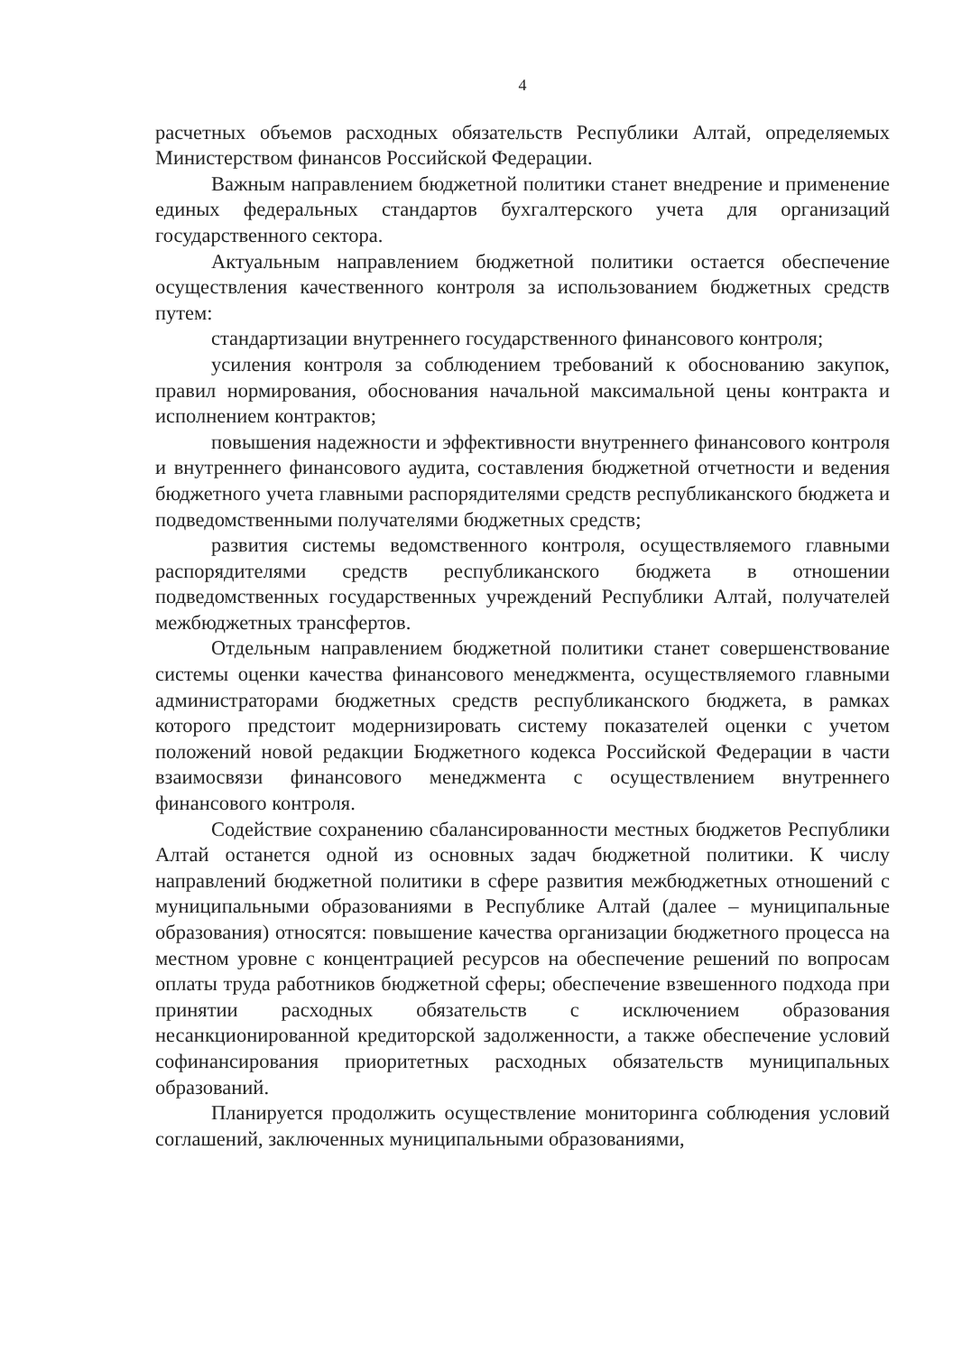4
расчетных объемов расходных обязательств Республики Алтай, определяемых Министерством финансов Российской Федерации.
Важным направлением бюджетной политики станет внедрение и применение единых федеральных стандартов бухгалтерского учета для организаций государственного сектора.
Актуальным направлением бюджетной политики остается обеспечение осуществления качественного контроля за использованием бюджетных средств путем:
стандартизации внутреннего государственного финансового контроля;
усиления контроля за соблюдением требований к обоснованию закупок, правил нормирования, обоснования начальной максимальной цены контракта и исполнением контрактов;
повышения надежности и эффективности внутреннего финансового контроля и внутреннего финансового аудита, составления бюджетной отчетности и ведения бюджетного учета главными распорядителями средств республиканского бюджета и подведомственными получателями бюджетных средств;
развития системы ведомственного контроля, осуществляемого главными распорядителями средств республиканского бюджета в отношении подведомственных государственных учреждений Республики Алтай, получателей межбюджетных трансфертов.
Отдельным направлением бюджетной политики станет совершенствование системы оценки качества финансового менеджмента, осуществляемого главными администраторами бюджетных средств республиканского бюджета, в рамках которого предстоит модернизировать систему показателей оценки с учетом положений новой редакции Бюджетного кодекса Российской Федерации в части взаимосвязи финансового менеджмента с осуществлением внутреннего финансового контроля.
Содействие сохранению сбалансированности местных бюджетов Республики Алтай останется одной из основных задач бюджетной политики. К числу направлений бюджетной политики в сфере развития межбюджетных отношений с муниципальными образованиями в Республике Алтай (далее – муниципальные образования) относятся: повышение качества организации бюджетного процесса на местном уровне с концентрацией ресурсов на обеспечение решений по вопросам оплаты труда работников бюджетной сферы; обеспечение взвешенного подхода при принятии расходных обязательств с исключением образования несанкционированной кредиторской задолженности, а также обеспечение условий софинансирования приоритетных расходных обязательств муниципальных образований.
Планируется продолжить осуществление мониторинга соблюдения условий соглашений, заключенных муниципальными образованиями,